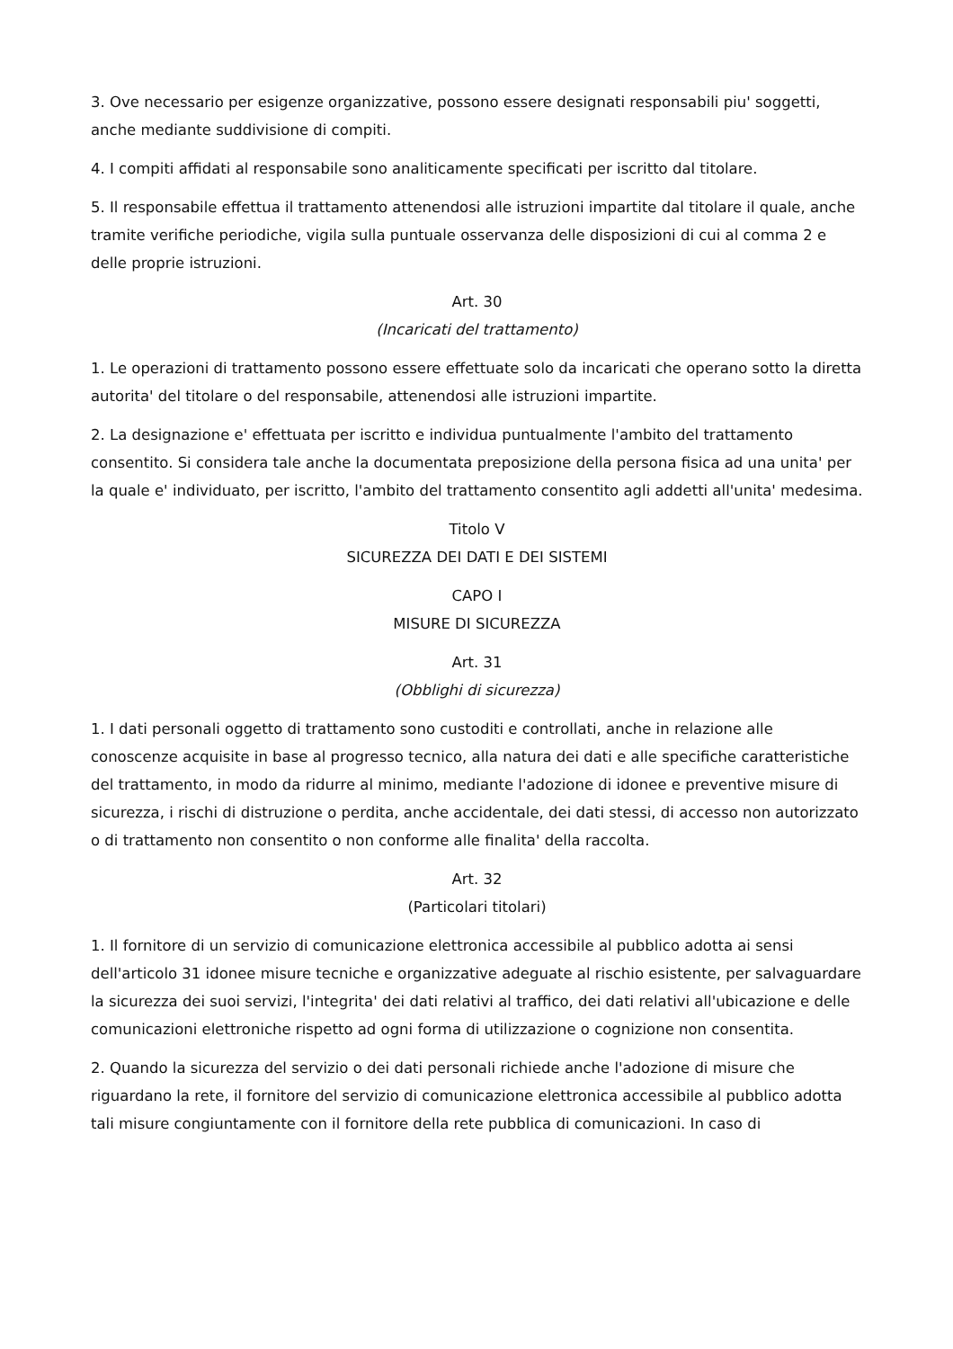3. Ove necessario per esigenze organizzative, possono essere designati responsabili piu' soggetti, anche mediante suddivisione di compiti.
4. I compiti affidati al responsabile sono analiticamente specificati per iscritto dal titolare.
5. Il responsabile effettua il trattamento attenendosi alle istruzioni impartite dal titolare il quale, anche tramite verifiche periodiche, vigila sulla puntuale osservanza delle disposizioni di cui al comma 2 e delle proprie istruzioni.
Art. 30
(Incaricati del trattamento)
1. Le operazioni di trattamento possono essere effettuate solo da incaricati che operano sotto la diretta autorita' del titolare o del responsabile, attenendosi alle istruzioni impartite.
2. La designazione e' effettuata per iscritto e individua puntualmente l'ambito del trattamento consentito. Si considera tale anche la documentata preposizione della persona fisica ad una unita' per la quale e' individuato, per iscritto, l'ambito del trattamento consentito agli addetti all'unita' medesima.
Titolo V
SICUREZZA DEI DATI E DEI SISTEMI
CAPO I
MISURE DI SICUREZZA
Art. 31
(Obblighi di sicurezza)
1. I dati personali oggetto di trattamento sono custoditi e controllati, anche in relazione alle conoscenze acquisite in base al progresso tecnico, alla natura dei dati e alle specifiche caratteristiche del trattamento, in modo da ridurre al minimo, mediante l'adozione di idonee e preventive misure di sicurezza, i rischi di distruzione o perdita, anche accidentale, dei dati stessi, di accesso non autorizzato o di trattamento non consentito o non conforme alle finalita' della raccolta.
Art. 32
(Particolari titolari)
1. Il fornitore di un servizio di comunicazione elettronica accessibile al pubblico adotta ai sensi dell'articolo 31 idonee misure tecniche e organizzative adeguate al rischio esistente, per salvaguardare la sicurezza dei suoi servizi, l'integrita' dei dati relativi al traffico, dei dati relativi all'ubicazione e delle comunicazioni elettroniche rispetto ad ogni forma di utilizzazione o cognizione non consentita.
2. Quando la sicurezza del servizio o dei dati personali richiede anche l'adozione di misure che riguardano la rete, il fornitore del servizio di comunicazione elettronica accessibile al pubblico adotta tali misure congiuntamente con il fornitore della rete pubblica di comunicazioni. In caso di